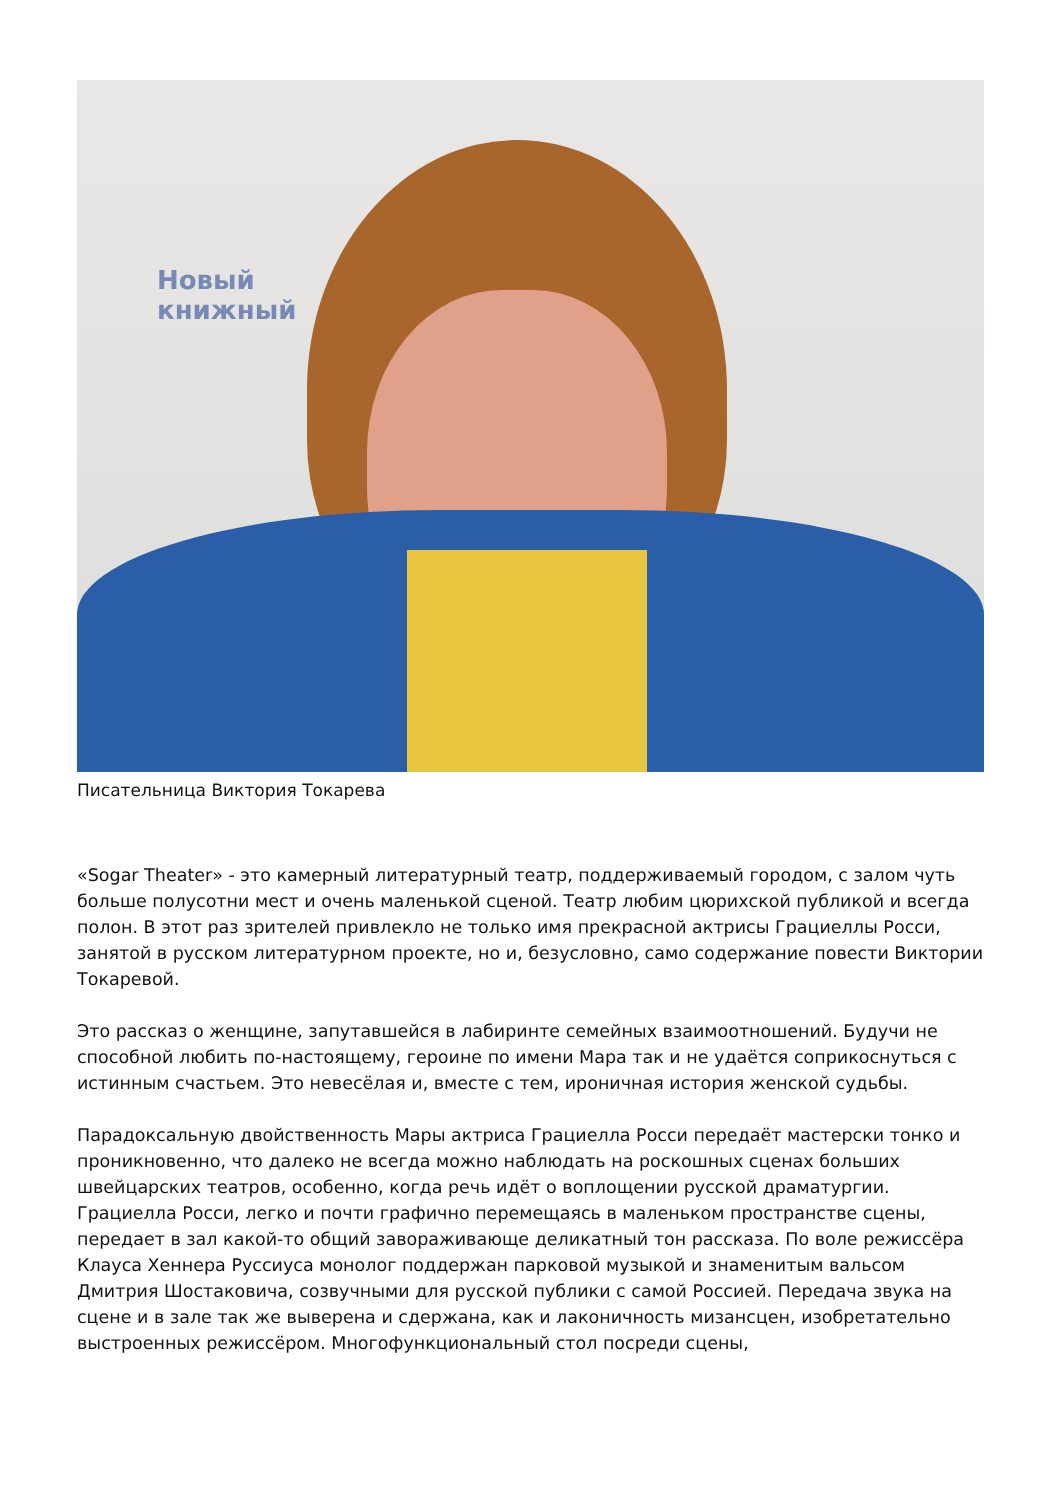Новый
книжный
Писательница Виктория Токарева
«Sogar Theater» - это камерный литературный театр, поддерживаемый городом, с залом чуть больше полусотни мест и очень маленькой сценой. Театр любим цюрихской публикой и всегда полон. В этот раз зрителей привлекло не только имя прекрасной актрисы Грациеллы Росси, занятой в русском литературном проекте, но и, безусловно, само содержание повести Виктории Токаревой.
Это рассказ о женщине, запутавшейся в лабиринте семейных взаимоотношений. Будучи не способной любить по-настоящему, героине по имени Мара так и не удаётся соприкоснуться с истинным счастьем. Это невесёлая и, вместе с тем, ироничная история женской судьбы.
Парадоксальную двойственность Мары актриса Грациелла Росси передаёт мастерски тонко и проникновенно, что далеко не всегда можно наблюдать на роскошных сценах больших швейцарских театров, особенно, когда речь идёт о воплощении русской драматургии. Грациелла Росси, легко и почти графично перемещаясь в маленьком пространстве сцены, передает в зал какой-то общий завораживающе деликатный тон рассказа. По воле режиссёра Клауса Хеннера Руссиуса монолог поддержан парковой музыкой и знаменитым вальсом Дмитрия Шостаковича, созвучными для русской публики с самой Россией. Передача звука на сцене и в зале так же выверена и сдержана, как и лаконичность мизансцен, изобретательно выстроенных режиссёром. Многофункциональный стол посреди сцены,